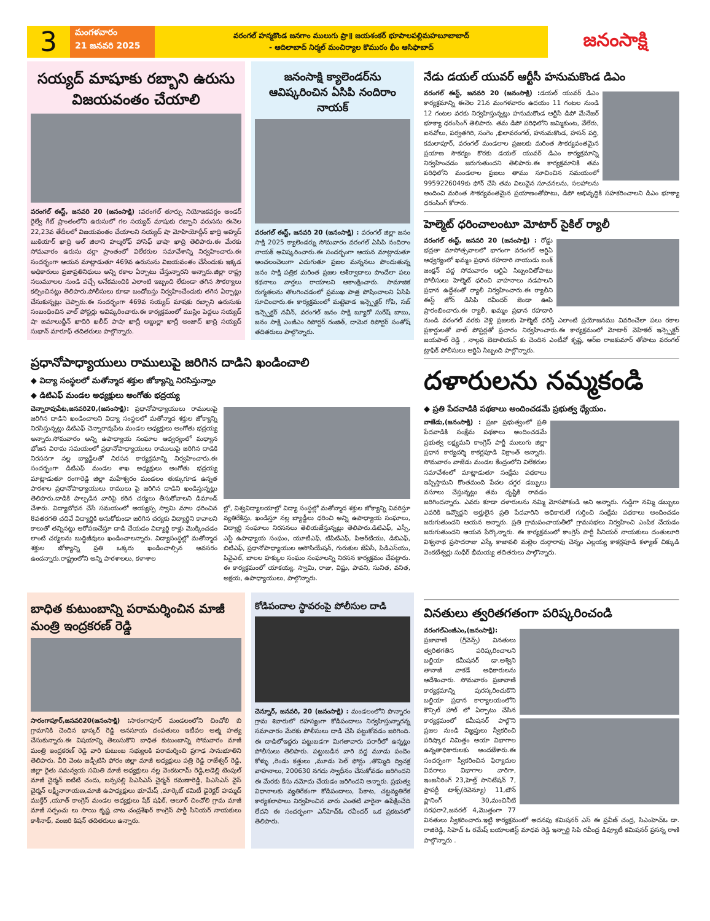3
మంగళవారం
21 జనవరి 2025
వరంగల్ హన్మకొండ జనగాం ములుగు ప్రా॥ జయశంకర్ భూపాలపల్లిమహబూబాబాద్
- ఆదిలాబాద్ నిర్మల్ మంచిర్యాల కొమురం భీం ఆసిఫాబాద్
జనంసాక్షి
సయ్యద్ మాషూకు రబ్బాని ఉరుసు విజయవంతం చేయాలి
వరంగల్ ఈస్ట్, జనవరి 20 (జనంసాక్షి) : వరంగల్ తూర్పు నియోజకవర్గం అండర్ రైల్వే గేట్ ప్రాంతంలోని ఉరుసులో గల సయ్యద్ మాషుకు రబ్బాని వరుసను ఈనెల 22,23వ తేదీలలో విజయవంతం చేయాలని సయ్యద్ షా మోహియోద్దీన్ ఖాద్రి అహ్మద్ బుకియార్ ఖాద్రి ఆల్ జిలాని హల్మరోఫ్ హాసిఫ్ భాషా ఖాద్రి తెలిపారు.ఈ మేరకు సోమవారం ఉరుసు దర్గా ప్రాంతంలో విలేకరుల సమావేశాన్ని నిర్వహించారు.ఈ సందర్భంగా ఆయన మాట్లాడుతూ 469వ ఉరుసును విజయవంతం చేసేందుకు ఇక్కడ అధికారులు ప్రజాప్రతినిధులు అన్ని రకాల ఏర్పాటు చేస్తున్నారని అన్నారు.జిల్లా రాష్ట్ర నలుమూలల నుండి వచ్చే అనేకమందికి ఎలాంటి ఇబ్బంది లేకుండా తగిన సౌకర్యాలు కల్పించినట్లు తెలిపారు.పోలీసులు కూడా బందోబస్తు నిర్వహించేందుకు తగిన ఏర్పాట్లు చేసుకున్నట్లు చెప్పారు.ఈ సందర్భంగా 469వ సయ్యద్ మాషకు రబ్బాని ఉరుసుకు సంబంధించిన వాల్ పోస్టర్లు ఆవిష్కరించారు.ఈ కార్యక్రమంలో ముస్లిం పెద్దలు సయ్యద్ షా జమాలుద్దీన్ ఖాదిరి ఖలీద్ పాషా ఖాద్రీ అబ్దుల్లా ఖాద్రీ అంజాద్ ఖాద్రి సయ్యద్ సుభాన్ మారూఫ్ తదితరులు పాల్గొన్నారు.
జనంసాక్షి క్యాలెండర్‌ను ఆవిష్కరించిన ఏసిపి నందిరాం నాయక్
వరంగల్ ఈస్ట్, జనవరి 20 (జనంసాక్షి) : వరంగల్ జిల్లా జనం సాక్షి 2025 క్యాలెండర్ను సోమవారం వరంగల్ ఏసిపి నందిరాం నాయక్ ఆవిష్కరించారు.ఈ సందర్భంగా ఆయన మాట్లాడుతూ అంచలంచెలుగా ఎదుగుతూ ప్రజల మన్ననలు పొందుతున్న జనం సాక్షి పత్రిక మరింత ప్రజల ఆశీర్వాదాలు పొందేలా పలు కథనాలు వార్తలు రాయాలని ఆకాంక్షించారు. సామాజిక రుగ్మతలను తొలగించడంలో ప్రముఖ పాత్ర పోషించాలని ఏసిపి సూచించారు.ఈ కార్యక్రమంలో మట్టెవాడ ఇన్స్పెక్టర్ గోపి, సబ్ ఇన్స్పెక్టర్ నవీన్, వరంగల్ జనం సాక్షి బ్యూరో సురేష్ బాబు, జనం సాక్షి ఎంజీఎం రిపోర్టర్ రంజిత్, దామెర రిపోర్టర్ సంతోష్ తదితరులు పాల్గొన్నారు.
నేడు డయల్ యువర్ ఆర్టీసీ హనుమకొండ డిఎం
వరంగల్ ఈస్ట్, జనవరి 20 (జనంసాక్షి) : డయల్ యువర్ డిఎం కార్యక్రమాన్ని ఈనెల 21న మంగళవారం ఉదయం 11 గంటల నుండి 12 గంటల వరకు నిర్వహిస్తున్నట్లు హనుమకొండ ఆర్టీసీ డిపో మేనేజర్ భూక్యా ధరంసింగ్ తెలిపారు. తమ డిపో పరిధిలోని జమ్మికుంట, వేలేరు, ఐనవోలు, పర్వతగిరి, సంగెం ,ఖిలావరంగల్, హనుమకొండ, హసన్ పర్తి, కమలాపూర్, వరంగల్ మండలాల ప్రజలకు మరింత సౌకర్యవంతమైన ప్రయాణ సౌకర్యం కొరకు డయల్ యువర్ డిఎం కార్యక్రమాన్ని నిర్వహించడం జరుగుతుందని తెలిపారు.ఈ కార్యక్రమానికి తమ పరిధిలోని మండలాల ప్రజలు తాము సూచించిన సమయంలో 9959226049కు ఫోన్ చేసి తమ విలువైన సూచనలను, సలహాలను అందించి మరింత సౌకర్యవంతమైన ప్రయాణంతోపాటు, డిపో అభివృద్ధికి సహకరించాలని డిఎం భూక్యా ధరంసింగ్ కోరారు.
హెల్మెట్ ధరించాలంటూ మోటార్ సైకిల్ ర్యాలీ
వరంగల్ ఈస్ట్, జనవరి 20 (జనంసాక్షి) : రోడ్డు భద్రతా మాసోత్సవాలలో భాగంగా వరంగల్ ఆర్టిఏ ఆధ్వర్యంలో ఖమ్మం ప్రధాన రహదారి నాయుడు బంక్ జంక్షన్ వద్ద సోమవారం ఆర్టిఏ సిబ్బందితోపాటు పోలీసులు హెల్మెట్ ధరించి వాహనాలు నడపాలని ప్రధాన ఉద్దేశంతో ర్యాలీ నిర్వహించారు.ఈ ర్యాలీని ఈస్ట్ జోన్ డిసిపి రవీందర్ జెండా ఊపి ప్రారంభించారు.ఈ ర్యాలీ, ఖమ్మం ప్రధాన రహదారి నుండి వరంగల్ వరకు వెళ్లి ప్రజలకు హెల్మెట్ ధరిస్తే ఎలాంటి ప్రయోజనము వివరించేలా పలు రకాల ప్లకార్డులతో వాల్ పోస్టర్లతో ప్రచారం నిర్వహించారు.ఈ కార్యక్రమంలో మోటార్ వెహికల్ ఇన్స్పెక్టర్ జయపాల్ రెడ్డి , నాల్గవ బెటాలియన్ కు చెందిన ఎంటీవో కృష్ణ, ఆర్ఐ రాజకుమార్ తోపాటు వరంగల్ ట్రాఫిక్ పోలీసులు ఆర్టిఏ సిబ్బంది పాల్గొన్నారు.
దళారులను నమ్మకండి
◆ ప్రతి పేదవాడికి పథకాలు అందించడమే ప్రభుత్వ ధ్యేయం.
వాజేడు,(జనంసాక్షి) : ప్రజా ప్రభుత్వంలో ప్రతి పేదవాడికి సంక్షేమ పథకాలు అందించడమే ప్రభుత్వ లక్ష్యమని కాంగ్రెస్ పార్టీ ములుగు జిల్లా ప్రధాన కార్యదర్శి కాకర్లపూడి విక్రాంత్ అన్నారు. సోమవారం వాజేడు మండల కేంద్రంలోని విలేకరుల సమావేశంలో మాట్లాడుతూ సంక్షేమ పథకాలు ఇప్పిస్తామని కొంతమంది పేదల దగ్గర డబ్బులు వసూలు చేస్తున్నట్లు తమ దృష్టికి రావడం జరిగిందన్నారు. ఎవరు కూడా దళారులను నమ్మి మోసపోకండి అని అన్నారు. గుడ్డిగా నమ్మి డబ్బులు ఎవరికి ఇవ్వొద్దని అర్హులైన ప్రతి పేదవారిని అధికారులే గుర్తించి సంక్షేమ పథకాలు అందించడం జరుగుతుందని ఆయన అన్నారు. ప్రతి గ్రామపంచాయతీలో గ్రామసభలు నిర్వహించి ఎంపిక చేయడం జరుగుతుందని ఆయన పేర్కొన్నారు. ఈ కార్యక్రమంలో కాంగ్రెస్ పార్టీ సీనియర్ నాయకులు దంతులూరి విశ్వనాథ ప్రసాదరాజు ఎస్కే కాజావలి మల్లెల దుర్గారావు చెన్నం ఎల్లయ్య కాకర్లపూడి కళ్యాణ్ చిక్కుడి వెంకటేశ్వర్లు సుధీర్ భీమయ్య తదితరులు పాల్గొన్నారు.
ప్రధానోపాధ్యాయులు రాములుపై జరిగిన దాడిని ఖండించాలి
◆ విద్యా సంస్థలలో మతోన్మాద శక్తుల జోక్యాన్ని నిరసిస్తున్నాం
◆ డిటిఎఫ్ మండల అధ్యక్షులు అంగోతు భద్రయ్య
చెన్నారావుపేట,జనవరి20,(జనంసాక్షి): ప్రధానోపాధ్యాయులు రాములుపై జరిగిన దాడిని ఖండించాలని విద్యా సంస్థలలో మతోన్మాద శక్తుల జోక్యాన్ని నిరసిస్తున్నట్లు డిటిఎఫ్ చెన్నారావుపేట మండల అధ్యక్షులు అంగోతు భద్రయ్య అన్నారు.సోమవారం అన్ని ఉపాధ్యాయ సంఘాల ఆధ్వర్యంలో మధ్యాన భోజన విరామ సమయంలో ప్రధానోపాధ్యాయులు రాములుపై జరిగిన దాడికి నిరసనగా నల్ల బ్యాడ్జీలతో నిరసన కార్యక్రమాన్ని నిర్వహించారు.ఈ సందర్భంగా డిటిఎఫ్ మండల శాఖ అధ్యక్షులు అంగోతు భద్రయ్య మాట్లాడుతూ రంగారెడ్డి జిల్లా మహేశ్వరం మండలం తుక్కుగూడ ఉన్నత పాఠశాల ప్రధానోపాధ్యాయులు రాములు పై జరిగిన దాడిని ఖండిస్తున్నట్లు తెలిపారు.దాడికి పాల్పడిన వారిపై కఠిన చర్యలు తీసుకోవాలని డిమాండ్ చేశారు. విద్యాబోధన చేసే సమయంలో అయ్యప్ప స్వామి మాల ధరించిన 8వతరగతి చదివే విద్యార్థికి అనుకోకుండా జరిగిన చర్యకు విద్యార్థిని కావాలని కాలుతో తన్నినట్లు ఆరోపణచేస్తూ దాడి చేయడం విద్యార్థి కాళ్లు మొక్కించడం లాంటి చర్యలను బుద్ధిజీవులు ఖండించాలన్నారు. విద్యాసంస్థల్లో మతోన్మాద శక్తుల జోక్యాన్ని ప్రతి ఒక్కరు ఖండించాల్సిన అవసరం ఉందన్నారు.రాష్ట్రంలోని అన్ని పాఠశాలలు, కళాశాల
ల్లో, విశ్వవిద్యాలయాల్లో విద్యా సంస్థల్లో మతోన్మాద శక్తుల జోక్యాన్ని వివరిస్తూ వ్యతిరేకిస్తు, ఖండిస్తూ నల్ల బ్యాడ్జీలు ధరించి అన్ని ఉపాధ్యాయ సంఘాలు, విద్యార్థి సంఘాలు నిరసనలు తెలియజేస్తున్నట్లు తెలిపారు.డిటిఎఫ్, ఎస్సీ, ఎస్టీ ఉపాధ్యాయ సంఘం, యూటీఎఫ్, టిపిటిఎఫ్, పిఆర్‌టియు, డిబిఎఫ్, బిటిఎఫ్, ప్రధానోపాధ్యాయుల అసోసియేషన్, గురుకుల జేఏసీ, పిడిఎస్‌యు, పివైఎల్, బాలల హక్కుల సంఘం సంఘాలన్ని నిరసన కార్యక్రమం చేపట్టారు. ఈ కార్యక్రమంలో యాకయ్య, స్వామి, రాజు, విష్ణు, పావని, సునిత, వనిత, అక్షయ, ఉపాధ్యాయులు, పాల్గొన్నారు.
బాధిత కుటుంబాన్ని పరామర్శించిన మాజీ మంత్రి ఇంద్రకరణ్ రెడ్డి
సారంగాపూర్,జనవరి20(జనంసాక్షి) : సారంగాపూర్ మండలంలోని చించోలి బి గ్రామానికి చెందిన భాస్కర్ రెడ్డి అనసూయ దంపతులు ఇటీవల ఆత్మ హత్య చేసుకున్నారు.ఈ విషయాన్ని తెలుసుకొని బాధిత కుటుంబాన్ని సోమవారం మాజీ మంత్రి ఇంద్రకరణ్ రెడ్డి వారి కుటుంబ సభ్యులకి పరామర్శించి ప్రగాఢ సానుభూతిని తెలిపారు. వీరి వెంట జడ్పీటిసి ఫోరం జిల్లా మాజీ అధ్యక్షులు పత్రి రెడ్డి రాజేశ్వర్ రెడ్డి, జిల్లా రైతు సమన్వయ సమితి మాజీ అధ్యక్షులు నల్ల వెంకటరామ్ రెడ్డి,అడెల్లి టెంపుల్ మాజీ చైర్మన్ ఐటిటి చందు, బన్సపల్లి పిఎసిఎస్ చైర్మన్ రమణారెడ్డి, పిఎసిఎస్ వైస్ చైర్మన్ లక్ష్మీనారాయణ,మాజీ ఉపాధ్యక్షులు భూమేష్ ,మార్కెట్ కమిటీ డైరెక్టర్ హమ్మద్ ముక్తేర్ ,యూత్ కాంగ్రెస్ మండల అధ్యక్షులు షేక్ షఫిక్, ఆలూర్ చించోలి గ్రామ మాజీ మాజీ సర్పంచు లు సాయి కృష్ణ చాట చంద్రశేఖర్ కాంగ్రెస్ పార్టీ సీనియర్ నాయకులు కాశీనాథ్, వంజరి కిషన్ తదితరులు ఉన్నారు.
కోడిపందాల స్థావరంపై పోలీసుల దాడి
చెన్నూర్, జనవరి, 20 (జనంసాక్షి) : మండలంలోని పొన్నారం గ్రామ శివారులో రహస్యంగా కోడిపందాలు నిర్వహిస్తున్నారన్న సమాచారం మేరకు పోలీసులు దాడి చేసి పట్టుకోవడం జరిగింది. ఈ దాడిలోఇద్దరు పట్టుబడగా మిగతావారు పరారీలో ఉన్నట్లు పోలీసులు తెలిపారు. పట్టుబడిన వారి వద్ద మూడు పందెం కోళ్ళు ,రెండు కత్తులు ,మూడు సెల్ ఫోన్లు ,తొమ్మిది ద్విచక్ర వాహనాలు, 200630 నగదు స్వాధీనం చేసుకోవడం జరిగిందని ఈ మేరకు కేసు నమోదు చేయడం జరిగిందని అన్నారు. ప్రభుత్వ విధానాలకు వ్యతిరేకంగా కోడిపందాలు, పేకాట, చట్టవ్యతిరేక కార్యకలాపాలు నిర్వహించిన వారు ఎంతటి వారైనా ఉపేక్షించేది లేదని ఈ సందర్భంగా ఎస్‌హెచ్‌ఓ రవీందర్ ఒక ప్రకటనలో తెలిపారు.
వినతులు త్వరితగతంగా పరిష్కరించండి
వరంగల్ఎంజీఎం,(జనంసాక్షి): ప్రజావాణి (గ్రీవెన్స్) వినతులు త్వరితగతిన పరిష్కరించాలని బల్దియా కమీషనర్ డా.అశ్విని తానాజీ వాకడే అధికారులను ఆదేశించారు. సోమవారం ప్రజావాణి కార్యక్రమాన్ని పురస్కరించుకొని బల్దియా ప్రధాన కార్యాలయంలోని కౌన్సిల్ హాల్ లో ఏర్పాటు చేసిన కార్యక్రమంలో కమీషనర్ పాల్గొని ప్రజల నుండి విజ్ఞప్తులు స్వీకరించి పరిష్కార నిమిత్తం ఆయా విభాగాల ఉన్నతాధికారులకు అందజేశారు.ఈ సందర్భంగా స్వీకరించిన ఫిర్యాదుల వివరాలు విభాగాల వారిగా, ఇంజనీరింగ్ 23,హెల్త్ సానిటేషన్ 7, ప్రాపర్టీ టాక్స్(రెవెన్యూ) 11,టౌన్ ప్లానింగ్ 30,మంచినీటి సరఫరా2,జనరల్ 4,మొత్తంగా 77 వినతులు స్వీకరించారు.ఇట్టి కార్యక్రమంలో అదనపు కమిషనర్ ఎస్ ఈ ప్రవీణ్ చంద్ర, సిఎంహెచ్ఓ డా. రాజిరెడ్డి, సిహెచ్ ఓ రమేష్ బయాలజిస్ట్ మాధవ రెడ్డి ఇన్చార్జి సిపి రవీంద్ర డిప్యూటీ కమిషనర్ ప్రసన్న రాణి పాల్గొన్నారు .